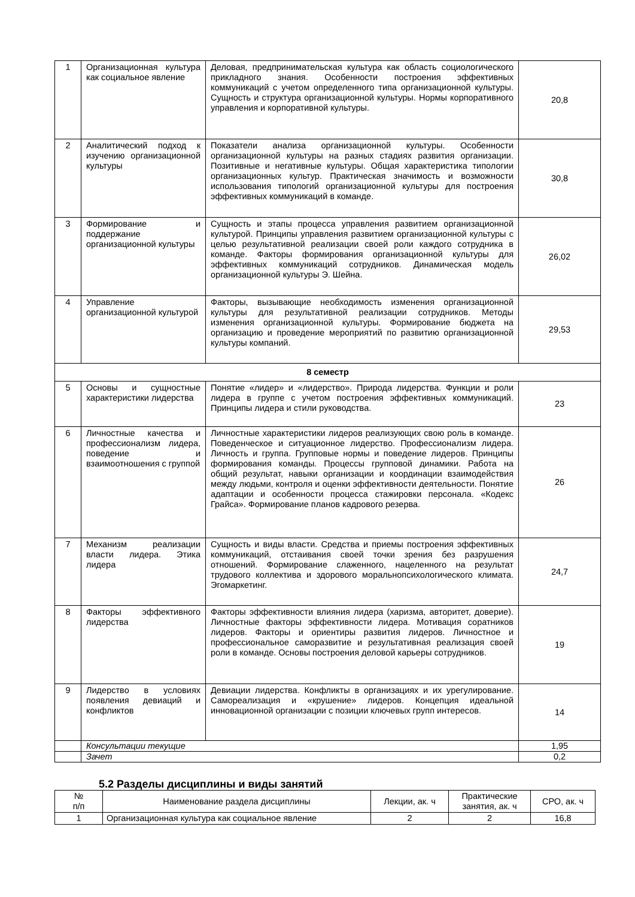| 1 | Организационная культура как социальное явление | Деловая, предпринимательская культура как область социологического прикладного знания. Особенности построения эффективных коммуникаций с учетом определенного типа организационной культуры. Сущность и структура организационной культуры. Нормы корпоративного управления и корпоративной культуры. | 20,8 |
| 2 | Аналитический подход к изучению организационной культуры | Показатели анализа организационной культуры. Особенности организационной культуры на разных стадиях развития организации. Позитивные и негативные культуры. Общая характеристика типологии организационных культур. Практическая значимость и возможности использования типологий организационной культуры для построения эффективных коммуникаций в команде. | 30,8 |
| 3 | Формирование и поддержание организационной культуры | Сущность и этапы процесса управления развитием организационной культурой. Принципы управления развитием организационной культуры с целью результативной реализации своей роли каждого сотрудника в команде. Факторы формирования организационной культуры для эффективных коммуникаций сотрудников. Динамическая модель организационной культуры Э. Шейна. | 26,02 |
| 4 | Управление организационной культурой | Факторы, вызывающие необходимость изменения организационной культуры для результативной реализации сотрудников. Методы изменения организационной культуры. Формирование бюджета на организацию и проведение мероприятий по развитию организационной культуры компаний. | 29,53 |
| 8 семестр | | | |
| 5 | Основы и сущностные характеристики лидерства | Понятие «лидер» и «лидерство». Природа лидерства. Функции и роли лидера в группе с учетом построения эффективных коммуникаций. Принципы лидера и стили руководства. | 23 |
| 6 | Личностные качества и профессионализм лидера, поведение и взаимоотношения с группой | Личностные характеристики лидеров реализующих свою роль в команде. Поведенческое и ситуационное лидерство. Профессионализм лидера. Личность и группа. Групповые нормы и поведение лидеров. Принципы формирования команды. Процессы групповой динамики. Работа на общий результат, навыки организации и координации взаимодействия между людьми, контроля и оценки эффективности деятельности. Понятие адаптации и особенности процесса стажировки персонала. «Кодекс Грайса». Формирование планов кадрового резерва. | 26 |
| 7 | Механизм реализации власти лидера. Этика лидера | Сущность и виды власти. Средства и приемы построения эффективных коммуникаций, отстаивания своей точки зрения без разрушения отношений. Формирование слаженного, нацеленного на результат трудового коллектива и здорового моральнопсихологического климата. Эгомаркетинг. | 24,7 |
| 8 | Факторы эффективного лидерства | Факторы эффективности влияния лидера (харизма, авторитет, доверие). Личностные факторы эффективности лидера. Мотивация соратников лидеров. Факторы и ориентиры развития лидеров. Личностное и профессиональное саморазвитие и результативная реализация своей роли в команде. Основы построения деловой карьеры сотрудников. | 19 |
| 9 | Лидерство в условиях появления девиаций и конфликтов | Девиации лидерства. Конфликты в организациях и их урегулирование. Самореализация и «крушение» лидеров. Концепция идеальной инновационной организации с позиции ключевых групп интересов. | 14 |
| | Консультации текущие | | 1,95 |
| | Зачет | | 0,2 |
5.2 Разделы дисциплины и виды занятий
| № п/п | Наименование раздела дисциплины | Лекции, ак. ч | Практические занятия, ак. ч | СРО, ак. ч |
| --- | --- | --- | --- | --- |
| 1 | Организационная культура как социальное явление | 2 | 2 | 16,8 |